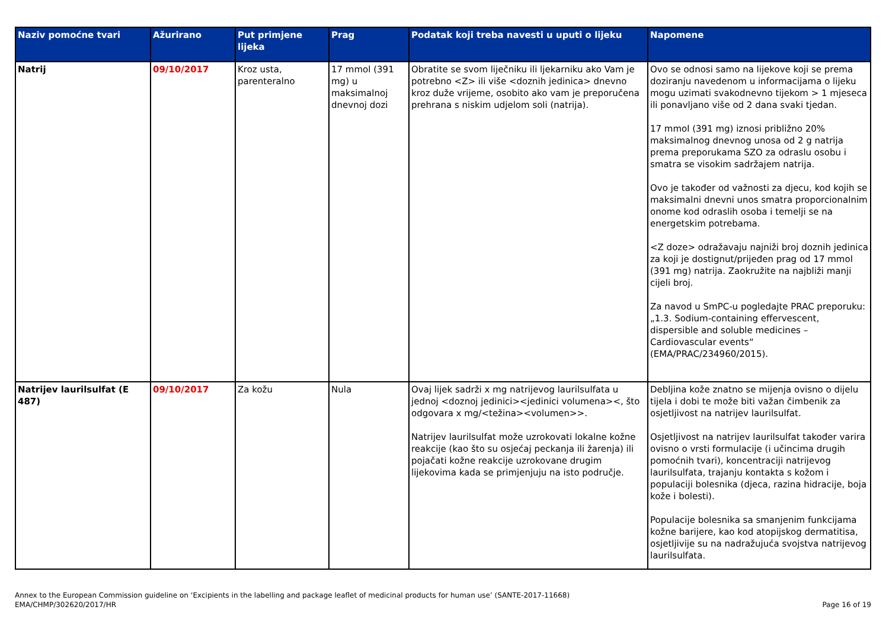| Naziv pomoćne tvari | Ažurirano | Put primjene lijeka | Prag | Podatak koji treba navesti u uputi o lijeku | Napomene |
| --- | --- | --- | --- | --- | --- |
| Natrij | 09/10/2017 | Kroz usta, parenteralno | 17 mmol (391 mg) u maksimalnoj dnevnoj dozi | Obratite se svom liječniku ili ljekarniku ako Vam je potrebno <Z> ili više <doznih jedinica> dnevno kroz duže vrijeme, osobito ako vam je preporučena prehrana s niskim udjelom soli (natrija). | Ovo se odnosi samo na lijekove koji se prema doziranju navedenom u informacijama o lijeku mogu uzimati svakodnevno tijekom > 1 mjeseca ili ponavljano više od 2 dana svaki tjedan. 17 mmol (391 mg) iznosi približno 20% maksimalnog dnevnog unosa od 2 g natrija prema preporukama SZO za odraslu osobu i smatra se visokim sadržajem natrija. Ovo je također od važnosti za djecu, kod kojih se maksimalni dnevni unos smatra proporcionalnim onome kod odraslih osoba i temelji se na energetskim potrebama. <Z doze> odražavaju najniži broj doznih jedinica za koji je dostignut/prijeđen prag od 17 mmol (391 mg) natrija. Zaokružite na najbliži manji cijeli broj. Za navod u SmPC-u pogledajte PRAC preporuku: „1.3. Sodium-containing effervescent, dispersible and soluble medicines – Cardiovascular events“ (EMA/PRAC/234960/2015). |
| Natrijev laurilsulfat (E 487) | 09/10/2017 | Za kožu | Nula | Ovaj lijek sadrži x mg natrijevog laurilsulfata u jednoj <doznoj jedinici><jedinici volumena><, što odgovara x mg/<težina><volumen>>. Natrijev laurilsulfat može uzrokovati lokalne kožne reakcije (kao što su osjećaj peckanja ili žarenja) ili pojačati kožne reakcije uzrokovane drugim lijekovima kada se primjenjuju na isto područje. | Debljina kože znatno se mijenja ovisno o dijelu tijela i dobi te može biti važan čimbenik za osjetljivost na natrijev laurilsulfat. Osjetljivost na natrijev laurilsulfat također varira ovisno o vrsti formulacije (i učincima drugih pomoćnih tvari), koncentraciji natrijevog laurilsulfata, trajanju kontakta s kožom i populaciji bolesnika (djeca, razina hidracije, boja kože i bolesti). Populacije bolesnika sa smanjenim funkcijama kožne barijere, kao kod atopijskog dermatitisa, osjetljivije su na nadražujuća svojstva natrijevog laurilsulfata. |
Annex to the European Commission guideline on ‘Excipients in the labelling and package leaflet of medicinal products for human use’ (SANTE-2017-11668)
EMA/CHMP/302620/2017/HR
Page 16 of 19